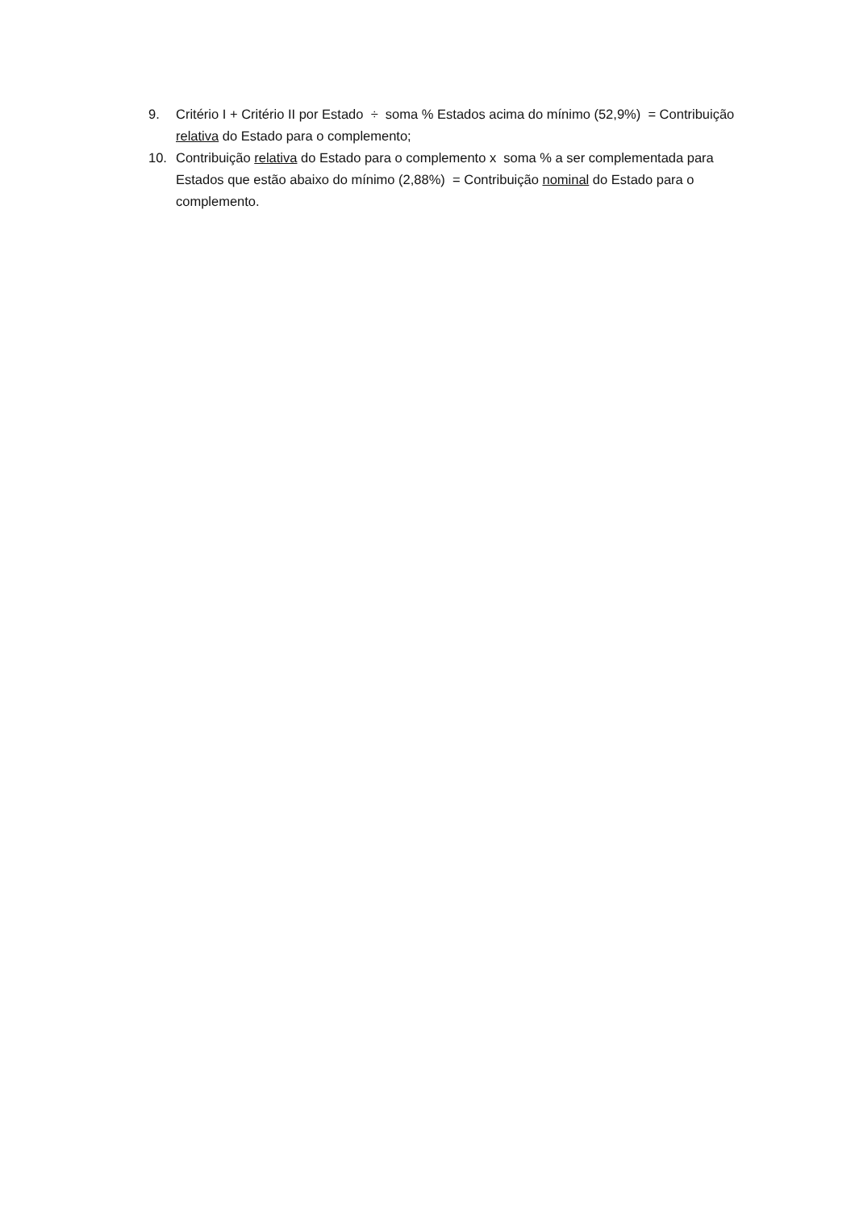9. Critério I + Critério II por Estado ÷ soma % Estados acima do mínimo (52,9%) = Contribuição relativa do Estado para o complemento;
10. Contribuição relativa do Estado para o complemento x soma % a ser complementada para Estados que estão abaixo do mínimo (2,88%) = Contribuição nominal do Estado para o complemento.